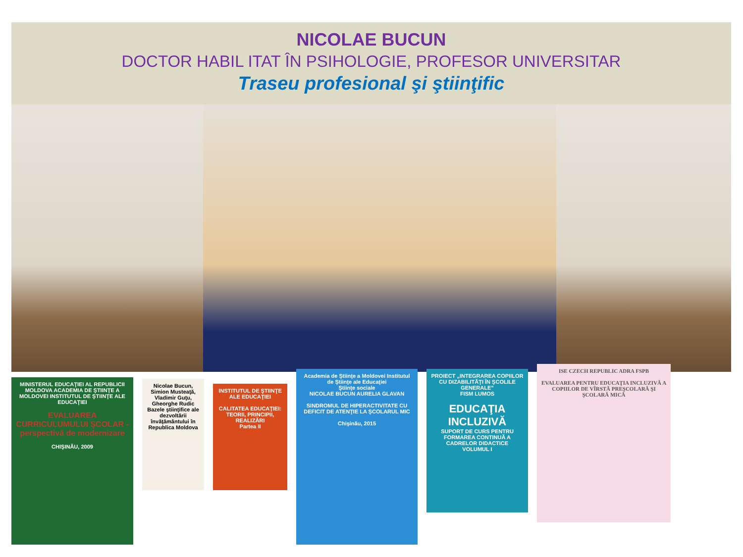NICOLAE BUCUN
DOCTOR HABIL ITAT ÎN PSIHOLOGIE, PROFESOR UNIVERSITAR
Traseu profesional şi ştiinţific
MINISTERUL EDUCAŢIEI AL REPUBLICII MOLDOVA ACADEMIA DE ŞTIINŢE A MOLDOVEI INSTITUTUL DE ŞTIINŢE ALE EDUCAŢIEI
EVALUAREA CURRICULUMULUI ŞCOLAR - perspectivă de modernizare
CHIŞINĂU, 2009
Nicolae Bucun, Simion Musteaţă, Vladimir Guţu, Gheorghe Rudic
Bazele ştiinţifice ale dezvoltării învăţământului în Republica Moldova
INSTITUTUL DE ŞTIINŢE ALE EDUCAŢIEI
CALITATEA EDUCAŢIEI: TEORII, PRINCIPII, REALIZĂRI
Partea II
Academia de Ştiinţe a Moldovei Institutul de Ştiinţe ale Educaţiei
Ştiinţe sociale
NICOLAE BUCUN AURELIA GLAVAN
SINDROMUL DE HIPERACTIVITATE CU DEFICIT DE ATENŢIE LA ŞCOLARUL MIC
Chişinău, 2015
PROIECT „INTEGRAREA COPIILOR CU DIZABILITĂŢI ÎN ŞCOLILE GENERALE”
FISM LUMOS
EDUCAŢIA INCLUZIVĂ
SUPORT DE CURS PENTRU FORMAREA CONTINUĂ A CADRELOR DIDACTICE
VOLUMUL I
ISE CZECH REPUBLIC ADRA FSPB
EVALUAREA PENTRU EDUCAŢIA INCLUZIVĂ A COPIILOR DE VÎRSTĂ PREŞCOLARĂ ŞI ŞCOLARĂ MICĂ